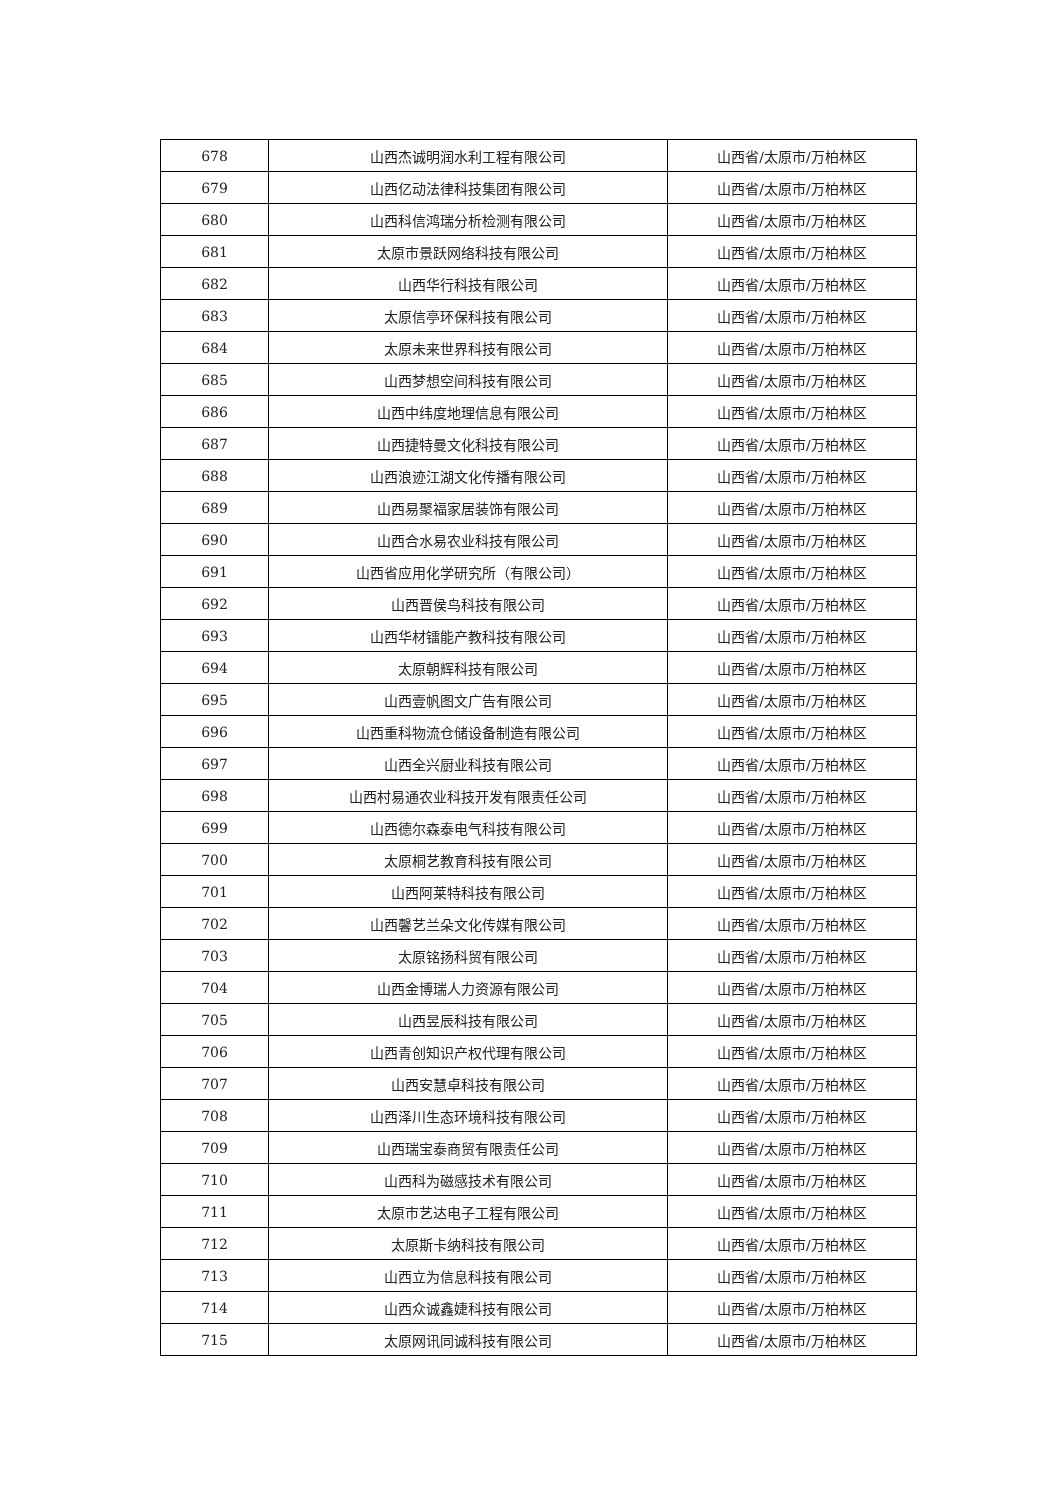| 678 | 山西杰诚明润水利工程有限公司 | 山西省/太原市/万柏林区 |
| 679 | 山西亿动法律科技集团有限公司 | 山西省/太原市/万柏林区 |
| 680 | 山西科信鸿瑞分析检测有限公司 | 山西省/太原市/万柏林区 |
| 681 | 太原市景跃网络科技有限公司 | 山西省/太原市/万柏林区 |
| 682 | 山西华行科技有限公司 | 山西省/太原市/万柏林区 |
| 683 | 太原信亭环保科技有限公司 | 山西省/太原市/万柏林区 |
| 684 | 太原未来世界科技有限公司 | 山西省/太原市/万柏林区 |
| 685 | 山西梦想空间科技有限公司 | 山西省/太原市/万柏林区 |
| 686 | 山西中纬度地理信息有限公司 | 山西省/太原市/万柏林区 |
| 687 | 山西捷特曼文化科技有限公司 | 山西省/太原市/万柏林区 |
| 688 | 山西浪迹江湖文化传播有限公司 | 山西省/太原市/万柏林区 |
| 689 | 山西易聚福家居装饰有限公司 | 山西省/太原市/万柏林区 |
| 690 | 山西合水易农业科技有限公司 | 山西省/太原市/万柏林区 |
| 691 | 山西省应用化学研究所（有限公司） | 山西省/太原市/万柏林区 |
| 692 | 山西晋侯鸟科技有限公司 | 山西省/太原市/万柏林区 |
| 693 | 山西华材镭能产教科技有限公司 | 山西省/太原市/万柏林区 |
| 694 | 太原朝辉科技有限公司 | 山西省/太原市/万柏林区 |
| 695 | 山西壹帆图文广告有限公司 | 山西省/太原市/万柏林区 |
| 696 | 山西重科物流仓储设备制造有限公司 | 山西省/太原市/万柏林区 |
| 697 | 山西全兴厨业科技有限公司 | 山西省/太原市/万柏林区 |
| 698 | 山西村易通农业科技开发有限责任公司 | 山西省/太原市/万柏林区 |
| 699 | 山西德尔森泰电气科技有限公司 | 山西省/太原市/万柏林区 |
| 700 | 太原桐艺教育科技有限公司 | 山西省/太原市/万柏林区 |
| 701 | 山西阿莱特科技有限公司 | 山西省/太原市/万柏林区 |
| 702 | 山西馨艺兰朵文化传媒有限公司 | 山西省/太原市/万柏林区 |
| 703 | 太原铭扬科贸有限公司 | 山西省/太原市/万柏林区 |
| 704 | 山西金博瑞人力资源有限公司 | 山西省/太原市/万柏林区 |
| 705 | 山西昱辰科技有限公司 | 山西省/太原市/万柏林区 |
| 706 | 山西青创知识产权代理有限公司 | 山西省/太原市/万柏林区 |
| 707 | 山西安慧卓科技有限公司 | 山西省/太原市/万柏林区 |
| 708 | 山西泽川生态环境科技有限公司 | 山西省/太原市/万柏林区 |
| 709 | 山西瑞宝泰商贸有限责任公司 | 山西省/太原市/万柏林区 |
| 710 | 山西科为磁感技术有限公司 | 山西省/太原市/万柏林区 |
| 711 | 太原市艺达电子工程有限公司 | 山西省/太原市/万柏林区 |
| 712 | 太原斯卡纳科技有限公司 | 山西省/太原市/万柏林区 |
| 713 | 山西立为信息科技有限公司 | 山西省/太原市/万柏林区 |
| 714 | 山西众诚鑫婕科技有限公司 | 山西省/太原市/万柏林区 |
| 715 | 太原网讯同诚科技有限公司 | 山西省/太原市/万柏林区 |